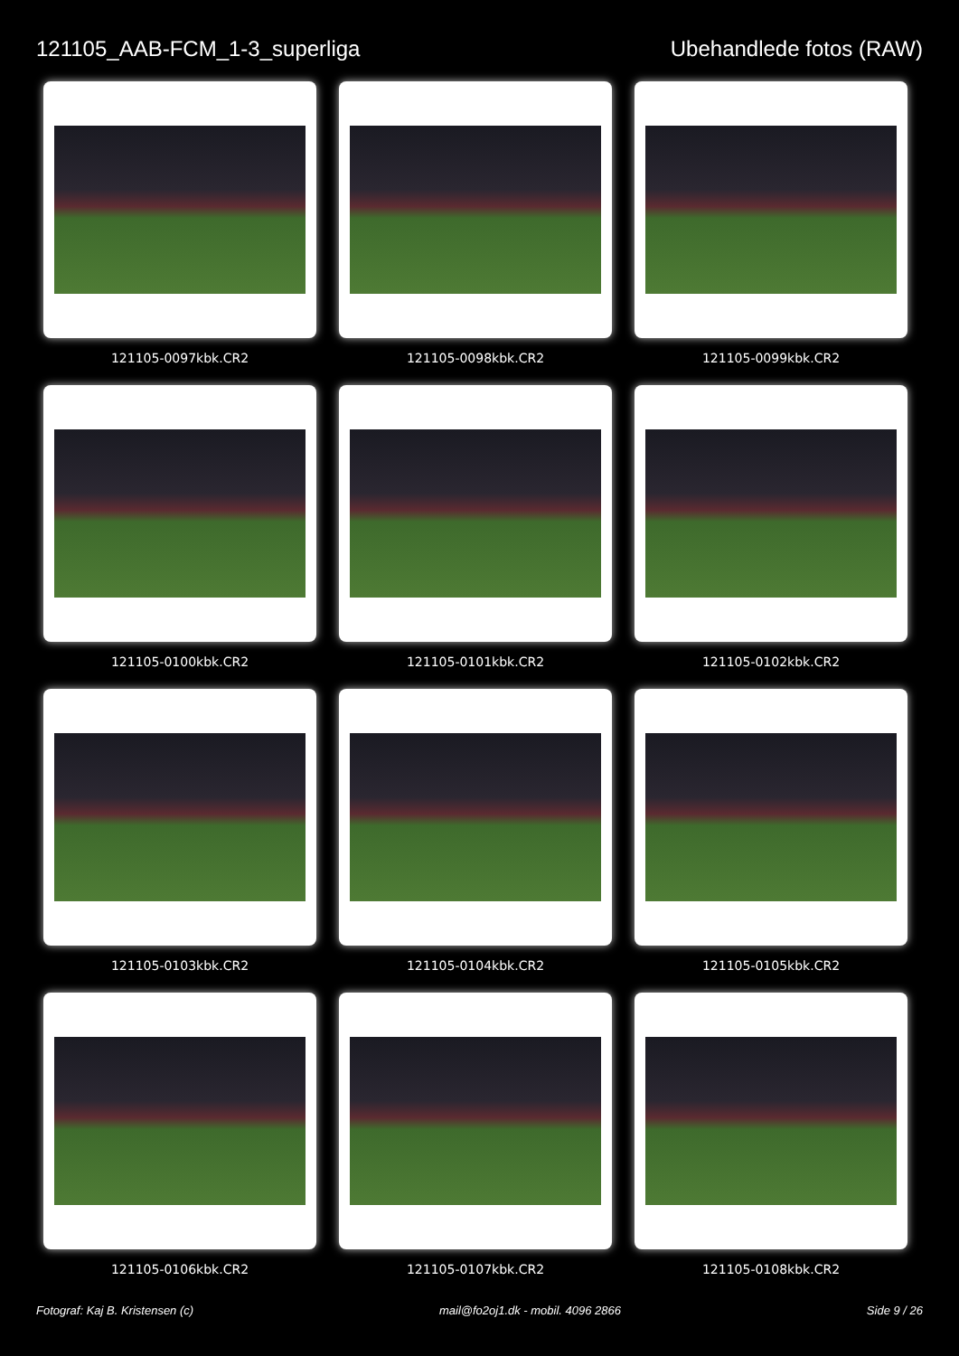121105_AAB-FCM_1-3_superliga Ubehandlede fotos (RAW)
121105-0097kbk.CR2
121105-0098kbk.CR2
121105-0099kbk.CR2
121105-0100kbk.CR2
121105-0101kbk.CR2
121105-0102kbk.CR2
121105-0103kbk.CR2
121105-0104kbk.CR2
121105-0105kbk.CR2
121105-0106kbk.CR2
121105-0107kbk.CR2
121105-0108kbk.CR2
Fotograf: Kaj B. Kristensen (c) mail@fo2oj1.dk - mobil. 4096 2866 Side 9 / 26